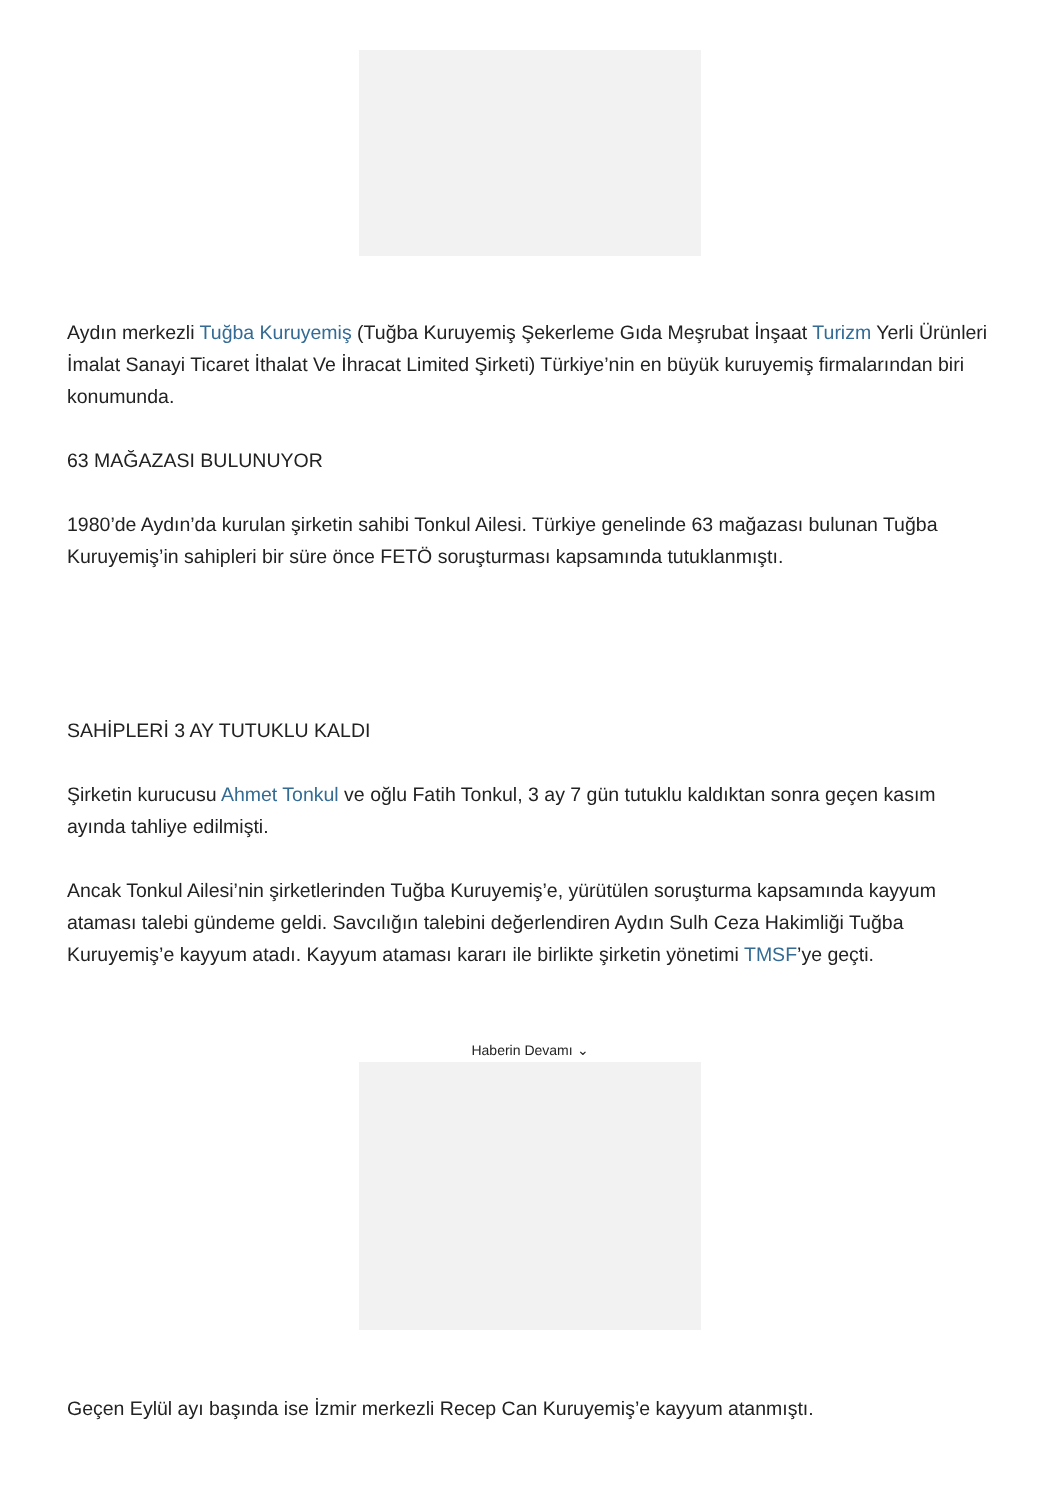Aydın merkezli Tuğba Kuruyemiş (Tuğba Kuruyemiş Şekerleme Gıda Meşrubat İnşaat Turizm Yerli Ürünleri İmalat Sanayi Ticaret İthalat Ve İhracat Limited Şirketi) Türkiye’nin en büyük kuruyemiş firmalarından biri konumunda.
63 MAĞAZASI BULUNUYOR
1980’de Aydın’da kurulan şirketin sahibi Tonkul Ailesi. Türkiye genelinde 63 mağazası bulunan Tuğba Kuruyemiş’in sahipleri bir süre önce FETÖ soruşturması kapsamında tutuklanmıştı.
SAHİPLERİ 3 AY TUTUKLU KALDI
Şirketin kurucusu Ahmet Tonkul ve oğlu Fatih Tonkul, 3 ay 7 gün tutuklu kaldıktan sonra geçen kasım ayında tahliye edilmişti.
Ancak Tonkul Ailesi’nin şirketlerinden Tuğba Kuruyemiş’e, yürütülen soruşturma kapsamında kayyum ataması talebi gündeme geldi. Savcılığın talebini değerlendiren Aydın Sulh Ceza Hakimliği Tuğba Kuruyemiş’e kayyum atadı. Kayyum ataması kararı ile birlikte şirketin yönetimi TMSF’ye geçti.
Haberin Devamı ⌄
Geçen Eylül ayı başında ise İzmir merkezli Recep Can Kuruyemiş’e kayyum atanmıştı.